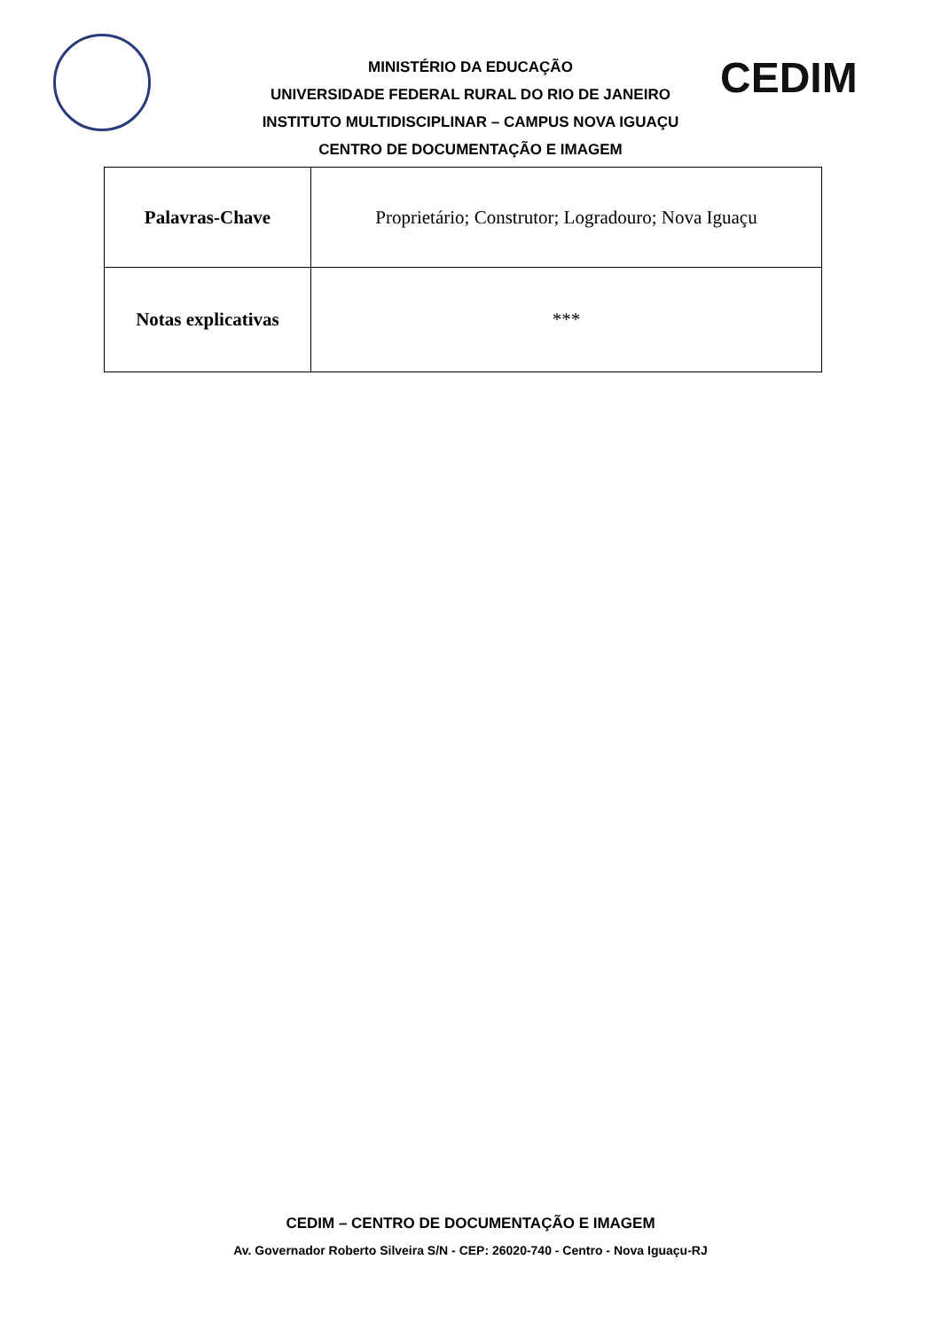MINISTÉRIO DA EDUCAÇÃO
UNIVERSIDADE FEDERAL RURAL DO RIO DE JANEIRO
INSTITUTO MULTIDISCIPLINAR – CAMPUS NOVA IGUAÇU
CENTRO DE DOCUMENTAÇÃO E IMAGEM
CEDIM
| Palavras-Chave | Proprietário; Construtor; Logradouro; Nova Iguaçu |
| Notas explicativas | *** |
CEDIM – CENTRO DE DOCUMENTAÇÃO E IMAGEM
Av. Governador Roberto Silveira S/N - CEP: 26020-740 - Centro - Nova Iguaçu-RJ